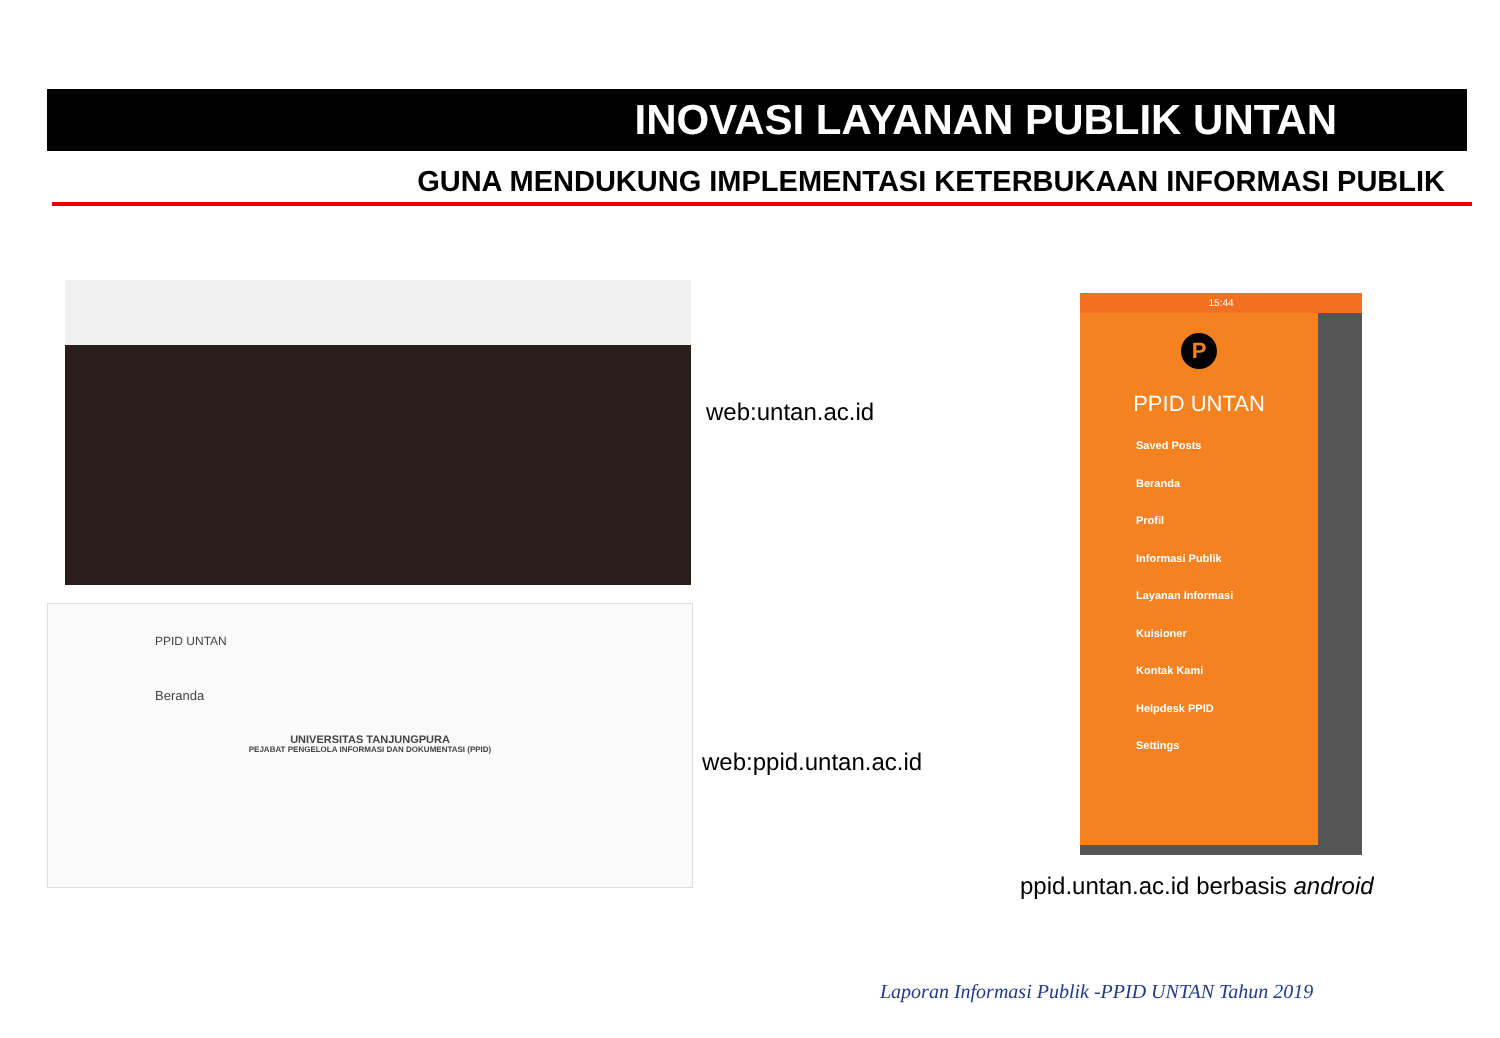INOVASI LAYANAN PUBLIK UNTAN
GUNA MENDUKUNG IMPLEMENTASI KETERBUKAAN INFORMASI PUBLIK
web:untan.ac.id
PPID UNTAN
Beranda
UNIVERSITAS TANJUNGPURA
PEJABAT PENGELOLA INFORMASI DAN DOKUMENTASI (PPID)
web:ppid.untan.ac.id
15:44
P
PPID UNTAN
Saved Posts
Beranda
Profil
Informasi Publik
Layanan Informasi
Kuisioner
Kontak Kami
Helpdesk PPID
Settings
ppid.untan.ac.id berbasis android
Laporan Informasi Publik -PPID UNTAN Tahun 2019